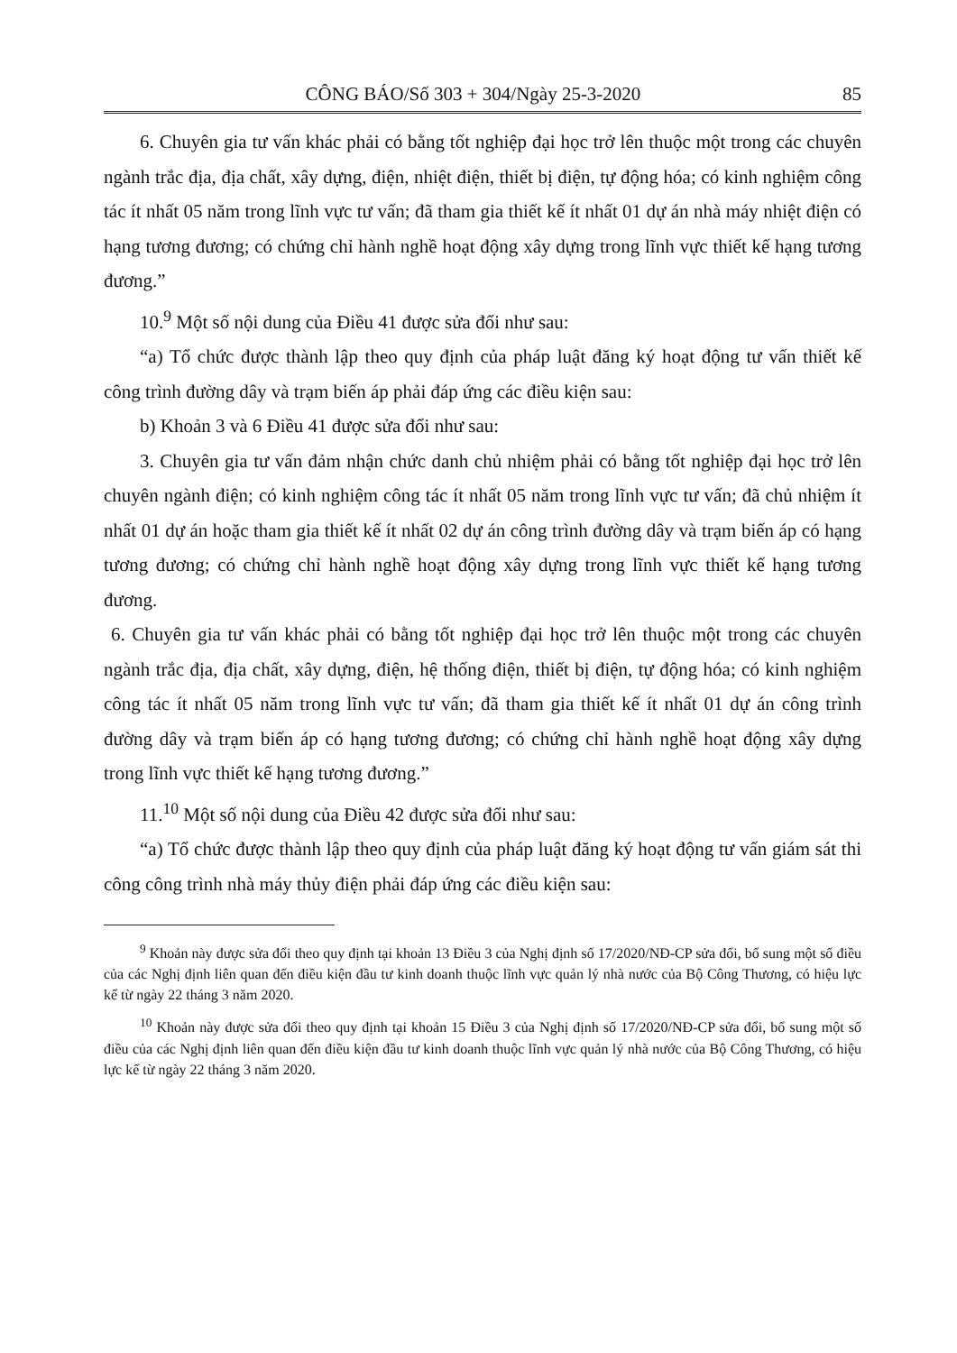CÔNG BÁO/Số 303 + 304/Ngày 25-3-2020 85
6. Chuyên gia tư vấn khác phải có bằng tốt nghiệp đại học trở lên thuộc một trong các chuyên ngành trắc địa, địa chất, xây dựng, điện, nhiệt điện, thiết bị điện, tự động hóa; có kinh nghiệm công tác ít nhất 05 năm trong lĩnh vực tư vấn; đã tham gia thiết kế ít nhất 01 dự án nhà máy nhiệt điện có hạng tương đương; có chứng chỉ hành nghề hoạt động xây dựng trong lĩnh vực thiết kế hạng tương đương.”
10.<sup>9</sup> Một số nội dung của Điều 41 được sửa đổi như sau:
“a) Tổ chức được thành lập theo quy định của pháp luật đăng ký hoạt động tư vấn thiết kế công trình đường dây và trạm biến áp phải đáp ứng các điều kiện sau:
b) Khoản 3 và 6 Điều 41 được sửa đổi như sau:
3. Chuyên gia tư vấn đảm nhận chức danh chủ nhiệm phải có bằng tốt nghiệp đại học trở lên chuyên ngành điện; có kinh nghiệm công tác ít nhất 05 năm trong lĩnh vực tư vấn; đã chủ nhiệm ít nhất 01 dự án hoặc tham gia thiết kế ít nhất 02 dự án công trình đường dây và trạm biến áp có hạng tương đương; có chứng chỉ hành nghề hoạt động xây dựng trong lĩnh vực thiết kế hạng tương đương.
6. Chuyên gia tư vấn khác phải có bằng tốt nghiệp đại học trở lên thuộc một trong các chuyên ngành trắc địa, địa chất, xây dựng, điện, hệ thống điện, thiết bị điện, tự động hóa; có kinh nghiệm công tác ít nhất 05 năm trong lĩnh vực tư vấn; đã tham gia thiết kế ít nhất 01 dự án công trình đường dây và trạm biến áp có hạng tương đương; có chứng chỉ hành nghề hoạt động xây dựng trong lĩnh vực thiết kế hạng tương đương.”
11.<sup>10</sup> Một số nội dung của Điều 42 được sửa đổi như sau:
“a) Tổ chức được thành lập theo quy định của pháp luật đăng ký hoạt động tư vấn giám sát thi công công trình nhà máy thủy điện phải đáp ứng các điều kiện sau:
<sup>9</sup> Khoản này được sửa đổi theo quy định tại khoản 13 Điều 3 của Nghị định số 17/2020/NĐ-CP sửa đổi, bổ sung một số điều của các Nghị định liên quan đến điều kiện đầu tư kinh doanh thuộc lĩnh vực quản lý nhà nước của Bộ Công Thương, có hiệu lực kể từ ngày 22 tháng 3 năm 2020.
<sup>10</sup> Khoản này được sửa đổi theo quy định tại khoản 15 Điều 3 của Nghị định số 17/2020/NĐ-CP sửa đổi, bổ sung một số điều của các Nghị định liên quan đến điều kiện đầu tư kinh doanh thuộc lĩnh vực quản lý nhà nước của Bộ Công Thương, có hiệu lực kể từ ngày 22 tháng 3 năm 2020.